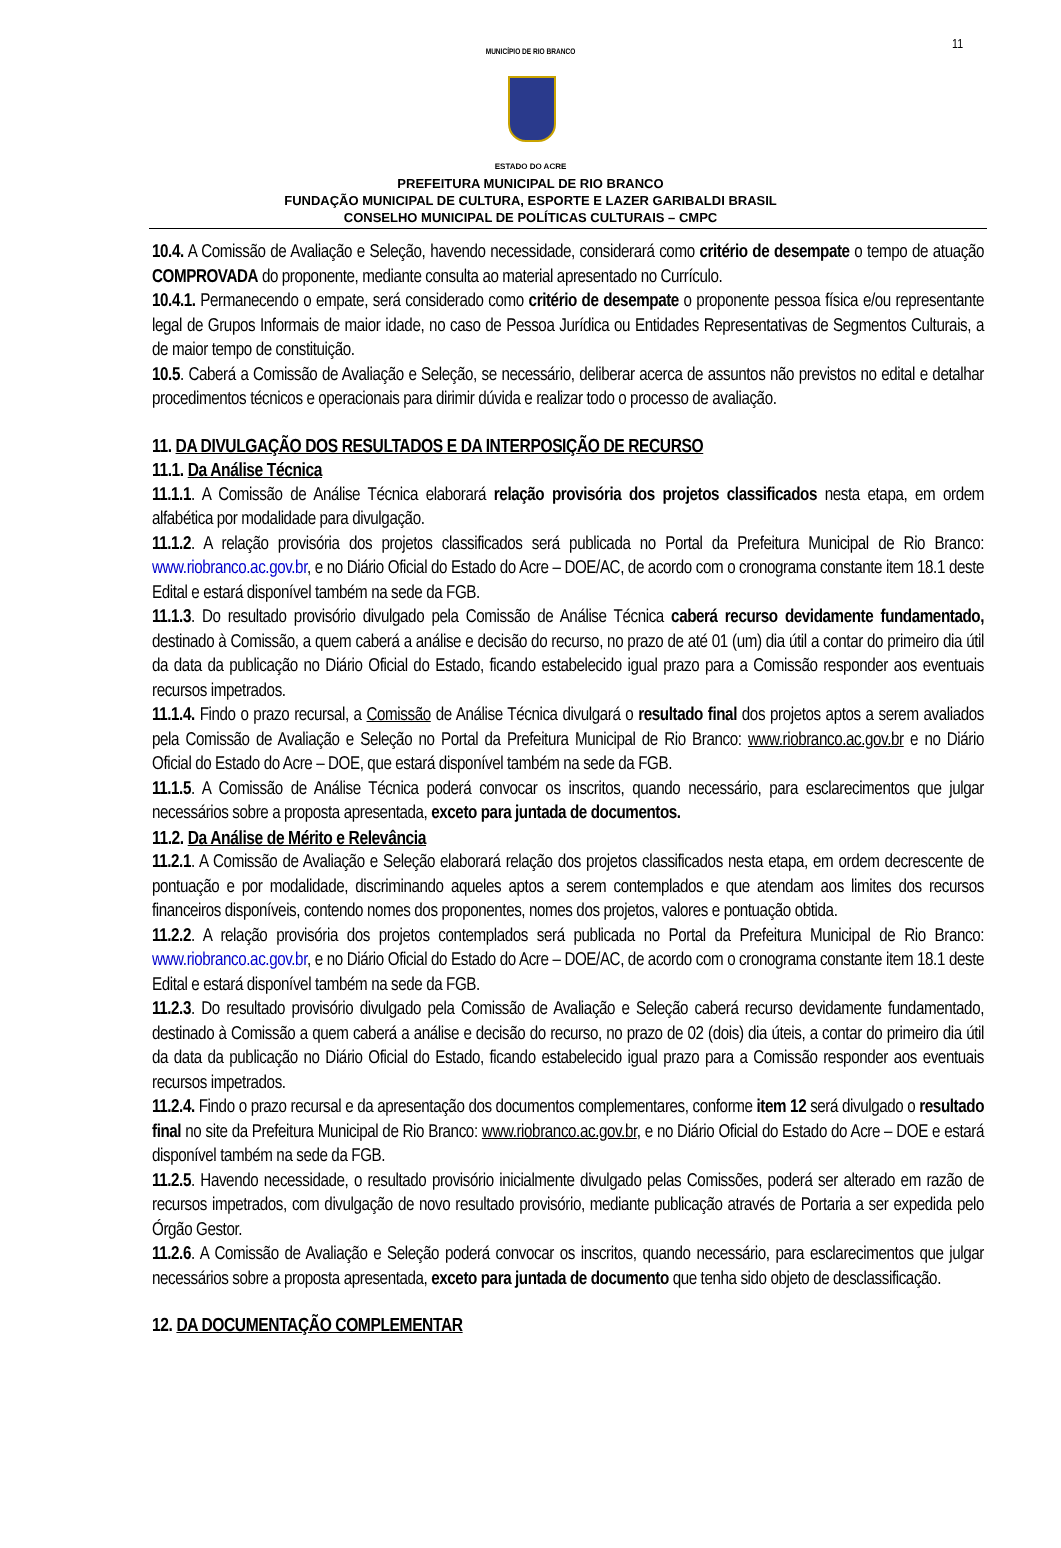11
MUNICÍPIO DE RIO BRANCO
ESTADO DO ACRE
PREFEITURA MUNICIPAL DE RIO BRANCO
FUNDAÇÃO MUNICIPAL DE CULTURA, ESPORTE E LAZER GARIBALDI BRASIL
CONSELHO MUNICIPAL DE POLÍTICAS CULTURAIS – CMPC
10.4. A Comissão de Avaliação e Seleção, havendo necessidade, considerará como critério de desempate o tempo de atuação COMPROVADA do proponente, mediante consulta ao material apresentado no Currículo.
10.4.1. Permanecendo o empate, será considerado como critério de desempate o proponente pessoa física e/ou representante legal de Grupos Informais de maior idade, no caso de Pessoa Jurídica ou Entidades Representativas de Segmentos Culturais, a de maior tempo de constituição.
10.5. Caberá a Comissão de Avaliação e Seleção, se necessário, deliberar acerca de assuntos não previstos no edital e detalhar procedimentos técnicos e operacionais para dirimir dúvida e realizar todo o processo de avaliação.
11. DA DIVULGAÇÃO DOS RESULTADOS E DA INTERPOSIÇÃO DE RECURSO
11.1. Da Análise Técnica
11.1.1. A Comissão de Análise Técnica elaborará relação provisória dos projetos classificados nesta etapa, em ordem alfabética por modalidade para divulgação.
11.1.2. A relação provisória dos projetos classificados será publicada no Portal da Prefeitura Municipal de Rio Branco: www.riobranco.ac.gov.br, e no Diário Oficial do Estado do Acre – DOE/AC, de acordo com o cronograma constante item 18.1 deste Edital e estará disponível também na sede da FGB.
11.1.3. Do resultado provisório divulgado pela Comissão de Análise Técnica caberá recurso devidamente fundamentado, destinado à Comissão, a quem caberá a análise e decisão do recurso, no prazo de até 01 (um) dia útil a contar do primeiro dia útil da data da publicação no Diário Oficial do Estado, ficando estabelecido igual prazo para a Comissão responder aos eventuais recursos impetrados.
11.1.4. Findo o prazo recursal, a Comissão de Análise Técnica divulgará o resultado final dos projetos aptos a serem avaliados pela Comissão de Avaliação e Seleção no Portal da Prefeitura Municipal de Rio Branco: www.riobranco.ac.gov.br e no Diário Oficial do Estado do Acre – DOE, que estará disponível também na sede da FGB.
11.1.5. A Comissão de Análise Técnica poderá convocar os inscritos, quando necessário, para esclarecimentos que julgar necessários sobre a proposta apresentada, exceto para juntada de documentos.
11.2. Da Análise de Mérito e Relevância
11.2.1. A Comissão de Avaliação e Seleção elaborará relação dos projetos classificados nesta etapa, em ordem decrescente de pontuação e por modalidade, discriminando aqueles aptos a serem contemplados e que atendam aos limites dos recursos financeiros disponíveis, contendo nomes dos proponentes, nomes dos projetos, valores e pontuação obtida.
11.2.2. A relação provisória dos projetos contemplados será publicada no Portal da Prefeitura Municipal de Rio Branco: www.riobranco.ac.gov.br, e no Diário Oficial do Estado do Acre – DOE/AC, de acordo com o cronograma constante item 18.1 deste Edital e estará disponível também na sede da FGB.
11.2.3. Do resultado provisório divulgado pela Comissão de Avaliação e Seleção caberá recurso devidamente fundamentado, destinado à Comissão a quem caberá a análise e decisão do recurso, no prazo de 02 (dois) dia úteis, a contar do primeiro dia útil da data da publicação no Diário Oficial do Estado, ficando estabelecido igual prazo para a Comissão responder aos eventuais recursos impetrados.
11.2.4. Findo o prazo recursal e da apresentação dos documentos complementares, conforme item 12 será divulgado o resultado final no site da Prefeitura Municipal de Rio Branco: www.riobranco.ac.gov.br, e no Diário Oficial do Estado do Acre – DOE e estará disponível também na sede da FGB.
11.2.5. Havendo necessidade, o resultado provisório inicialmente divulgado pelas Comissões, poderá ser alterado em razão de recursos impetrados, com divulgação de novo resultado provisório, mediante publicação através de Portaria a ser expedida pelo Órgão Gestor.
11.2.6. A Comissão de Avaliação e Seleção poderá convocar os inscritos, quando necessário, para esclarecimentos que julgar necessários sobre a proposta apresentada, exceto para juntada de documento que tenha sido objeto de desclassificação.
12. DA DOCUMENTAÇÃO COMPLEMENTAR